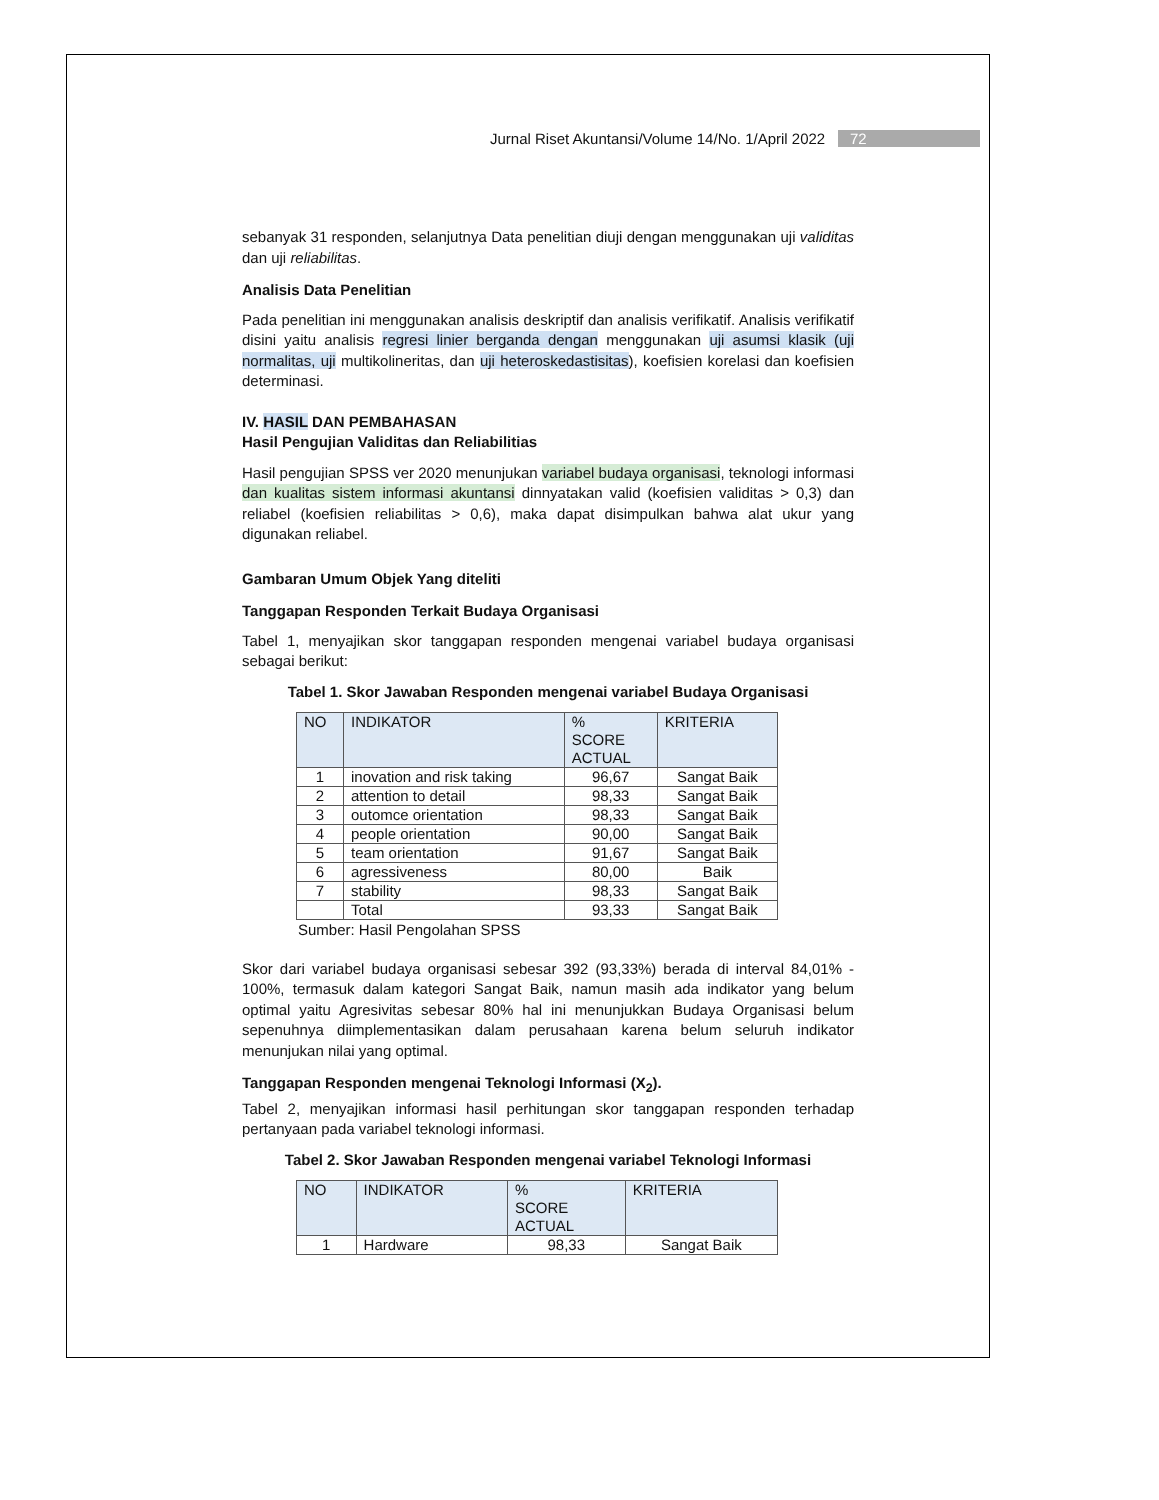Jurnal Riset Akuntansi/Volume 14/No. 1/April 2022 72
sebanyak 31 responden, selanjutnya Data penelitian diuji dengan menggunakan uji validitas dan uji reliabilitas.
Analisis Data Penelitian
Pada penelitian ini menggunakan analisis deskriptif dan analisis verifikatif. Analisis verifikatif disini yaitu analisis regresi linier berganda dengan menggunakan uji asumsi klasik (uji normalitas, uji multikolineritas, dan uji heteroskedastisitas), koefisien korelasi dan koefisien determinasi.
IV. HASIL DAN PEMBAHASAN
Hasil Pengujian Validitas dan Reliabilitias
Hasil pengujian SPSS ver 2020 menunjukan variabel budaya organisasi, teknologi informasi dan kualitas sistem informasi akuntansi dinnyatakan valid (koefisien validitas > 0,3) dan reliabel (koefisien reliabilitas > 0,6), maka dapat disimpulkan bahwa alat ukur yang digunakan reliabel.
Gambaran Umum Objek Yang diteliti
Tanggapan Responden Terkait Budaya Organisasi
Tabel 1, menyajikan skor tanggapan responden mengenai variabel budaya organisasi sebagai berikut:
Tabel 1. Skor Jawaban Responden mengenai variabel Budaya Organisasi
| NO | INDIKATOR | % SCORE ACTUAL | KRITERIA |
| --- | --- | --- | --- |
| 1 | inovation and risk taking | 96,67 | Sangat Baik |
| 2 | attention to detail | 98,33 | Sangat Baik |
| 3 | outomce orientation | 98,33 | Sangat Baik |
| 4 | people orientation | 90,00 | Sangat Baik |
| 5 | team orientation | 91,67 | Sangat Baik |
| 6 | agressiveness | 80,00 | Baik |
| 7 | stability | 98,33 | Sangat Baik |
| | Total | 93,33 | Sangat Baik |
Sumber: Hasil Pengolahan SPSS
Skor dari variabel budaya organisasi sebesar 392 (93,33%) berada di interval 84,01% - 100%, termasuk dalam kategori Sangat Baik, namun masih ada indikator yang belum optimal yaitu Agresivitas sebesar 80% hal ini menunjukkan Budaya Organisasi belum sepenuhnya diimplementasikan dalam perusahaan karena belum seluruh indikator menunjukan nilai yang optimal.
Tanggapan Responden mengenai Teknologi Informasi (X<sub>2</sub>).
Tabel 2, menyajikan informasi hasil perhitungan skor tanggapan responden terhadap pertanyaan pada variabel teknologi informasi.
Tabel 2. Skor Jawaban Responden mengenai variabel Teknologi Informasi
| NO | INDIKATOR | % SCORE ACTUAL | KRITERIA |
| --- | --- | --- | --- |
| 1 | Hardware | 98,33 | Sangat Baik |